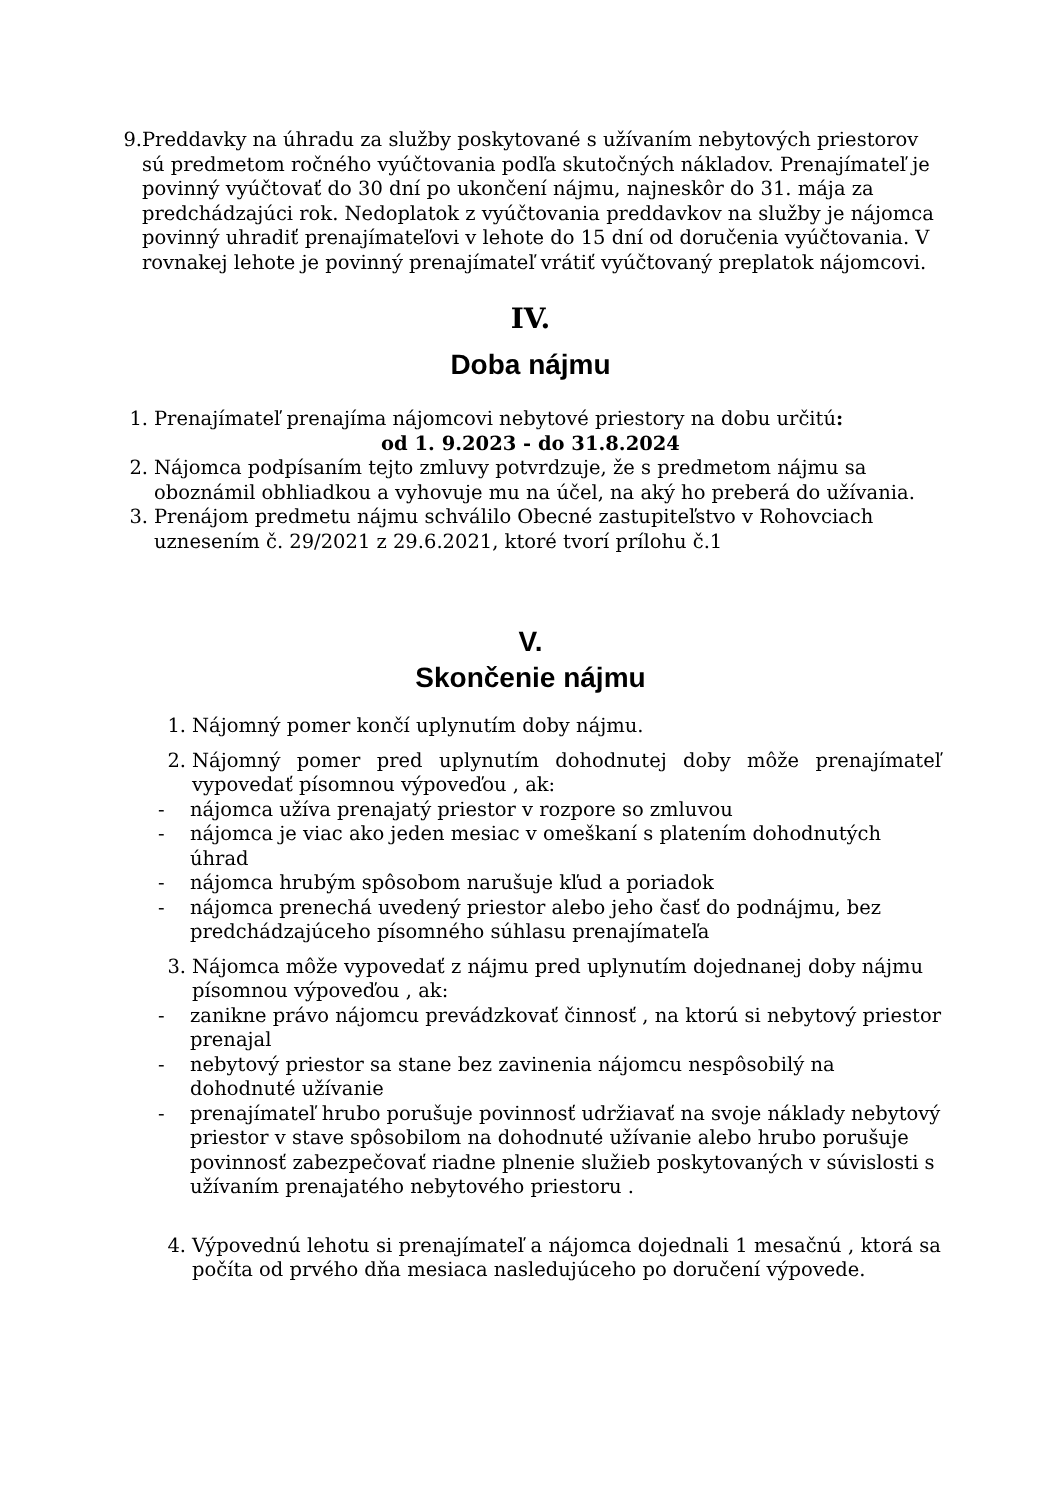9. Preddavky na úhradu za služby poskytované s užívaním nebytových priestorov sú predmetom ročného vyúčtovania podľa skutočných nákladov. Prenajímateľ je povinný vyúčtovať do 30 dní po ukončení nájmu, najneskôr do 31. mája za predchádzajúci rok. Nedoplatok z vyúčtovania preddavkov na služby je nájomca povinný uhradiť prenajímateľovi v lehote do 15 dní od doručenia vyúčtovania. V rovnakej lehote je povinný prenajímateľ vrátiť vyúčtovaný preplatok nájomcovi.
IV.
Doba nájmu
1. Prenajímateľ prenajíma nájomcovi nebytové priestory na dobu určitú:
od 1. 9.2023 - do 31.8.2024
2. Nájomca podpísaním tejto zmluvy potvrdzuje, že s predmetom nájmu sa oboznámil obhliadkou a vyhovuje mu na účel, na aký ho preberá do užívania.
3. Prenájom predmetu nájmu schválilo Obecné zastupiteľstvo v Rohovciach uznesením č. 29/2021 z 29.6.2021, ktoré tvorí prílohu č.1
V.
Skončenie nájmu
1. Nájomný pomer končí uplynutím doby nájmu.
2. Nájomný pomer pred uplynutím dohodnutej doby môže prenajímateľ vypovedať písomnou výpoveďou , ak:
- nájomca užíva prenajatý priestor v rozpore so zmluvou
- nájomca je viac ako jeden mesiac v omeškaní s platením dohodnutých úhrad
- nájomca hrubým spôsobom narušuje kľud a poriadok
- nájomca prenechá uvedený priestor alebo jeho časť do podnájmu, bez predchádzajúceho písomného súhlasu prenajímateľa
3. Nájomca môže vypovedať z nájmu pred uplynutím dojednanej doby nájmu písomnou výpoveďou , ak:
- zanikne právo nájomcu prevádzkovať činnosť , na ktorú si nebytový priestor prenajal
- nebytový priestor sa stane bez zavinenia nájomcu nespôsobilý na dohodnuté užívanie
- prenajímateľ hrubo porušuje povinnosť udržiavať na svoje náklady nebytový priestor v stave spôsobilom na dohodnuté užívanie alebo hrubo porušuje povinnosť zabezpečovať riadne plnenie služieb poskytovaných v súvislosti s užívaním prenajatého nebytového priestoru .
4. Výpovednú lehotu si prenajímateľ a nájomca dojednali 1 mesačnú , ktorá sa počíta od prvého dňa mesiaca nasledujúceho po doručení výpovede.